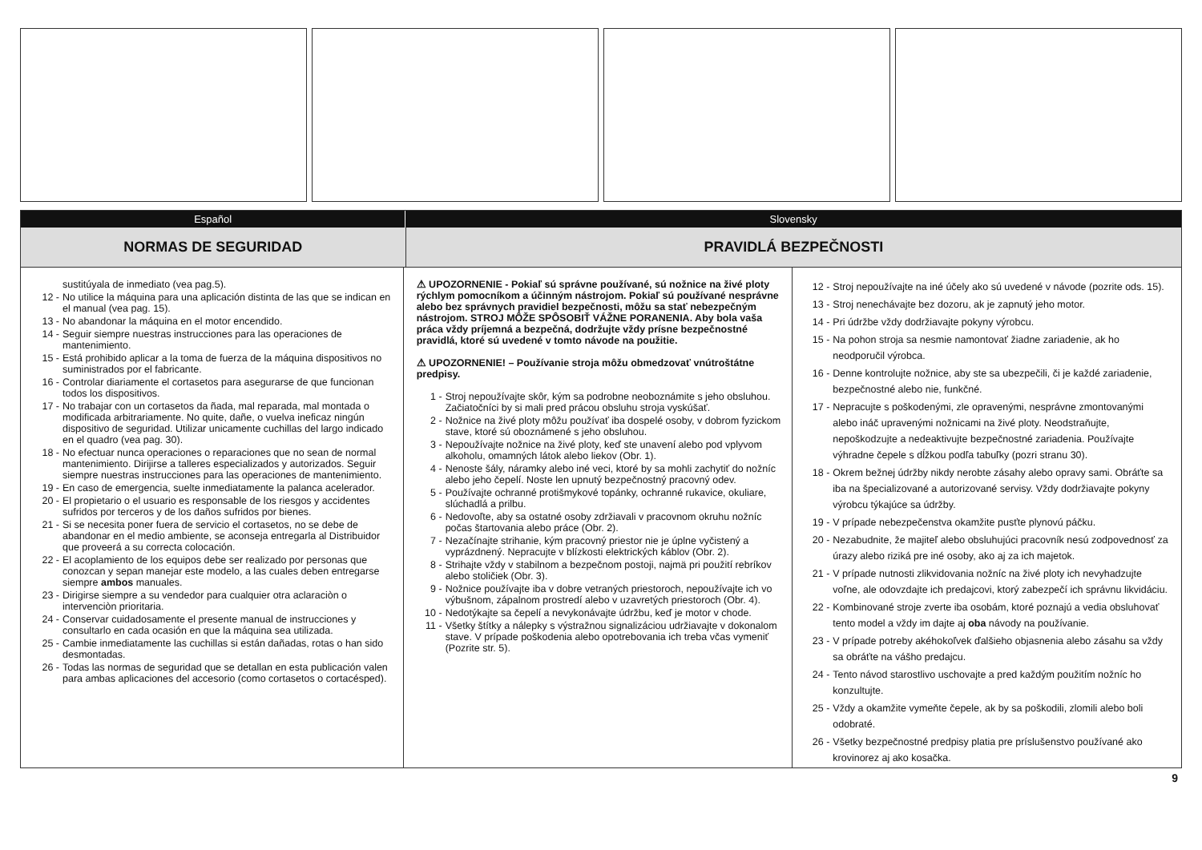Español Slovensky
NORMAS DE SEGURIDAD PRAVIDLÁ BEZPEČNOSTI
sustitúyala de inmediato (vea pag.5).
12 - No utilice la máquina para una aplicación distinta de las que se indican en el manual (vea pag. 15).
13 - No abandonar la máquina en el motor encendido.
14 - Seguir siempre nuestras instrucciones para las operaciones de mantenimiento.
15 - Está prohibido aplicar a la toma de fuerza de la máquina dispositivos no suministrados por el fabricante.
16 - Controlar diariamente el cortasetos para asegurarse de que funcionan todos los dispositivos.
17 - No trabajar con un cortasetos da ñada, mal reparada, mal montada o modificada arbitrariamente. No quite, dañe, o vuelva ineficaz ningún dispositivo de seguridad. Utilizar unicamente cuchillas del largo indicado en el quadro (vea pag. 30).
18 - No efectuar nunca operaciones o reparaciones que no sean de normal mantenimiento. Dirijirse a talleres especializados y autorizados. Seguir siempre nuestras instrucciones para las operaciones de mantenimiento.
19 - En caso de emergencia, suelte inmediatamente la palanca acelerador.
20 - El propietario o el usuario es responsable de los riesgos y accidentes sufridos por terceros y de los daños sufridos por bienes.
21 - Si se necesita poner fuera de servicio el cortasetos, no se debe de abandonar en el medio ambiente, se aconseja entregarla al Distribuidor que proveerá a su correcta colocación.
22 - El acoplamiento de los equipos debe ser realizado por personas que conozcan y sepan manejar este modelo, a las cuales deben entregarse siempre ambos manuales.
23 - Dirigirse siempre a su vendedor para cualquier otra aclaraciòn o intervenciòn prioritaria.
24 - Conservar cuidadosamente el presente manual de instrucciones y consultarlo en cada ocasión en que la máquina sea utilizada.
25 - Cambie inmediatamente las cuchillas si están dañadas, rotas o han sido desmontadas.
26 - Todas las normas de seguridad que se detallan en esta publicación valen para ambas aplicaciones del accesorio (como cortasetos o cortacésped).
⚠ UPOZORNENIE - Pokiaľ sú správne používané, sú nožnice na živé ploty rýchlym pomocníkom a účinným nástrojom. Pokiaľ sú používané nesprávne alebo bez správnych pravidiel bezpečnosti, môžu sa stať nebezpečným nástrojom. STROJ MÔŽE SPÔSOBIŤ VÁŽNE PORANENIA. Aby bola vaša práca vždy príjemná a bezpečná, dodržujte vždy prísne bezpečnostné pravidlá, ktoré sú uvedené v tomto návode na použitie.
⚠ UPOZORNENIE! – Používanie stroja môžu obmedzovať vnútroštátne predpisy.
1 - Stroj nepoužívajte skôr, kým sa podrobne neoboznámite s jeho obsluhou. Začiatočníci by si mali pred prácou obsluhu stroja vyskúšať.
2 - Nožnice na živé ploty môžu používať iba dospelé osoby, v dobrom fyzickom stave, ktoré sú oboznámené s jeho obsluhou.
3 - Nepoužívajte nožnice na živé ploty, keď ste unavení alebo pod vplyvom alkoholu, omamných látok alebo liekov (Obr. 1).
4 - Nenoste šály, náramky alebo iné veci, ktoré by sa mohli zachytiť do nožníc alebo jeho čepelí. Noste len upnutý bezpečnostný pracovný odev.
5 - Používajte ochranné protišmykové topánky, ochranné rukavice, okuliare, slúchadlá a prilbu.
6 - Nedovoľte, aby sa ostatné osoby zdržiavali v pracovnom okruhu nožníc počas štartovania alebo práce (Obr. 2).
7 - Nezačínajte strihanie, kým pracovný priestor nie je úplne vyčistený a vyprázdnený. Nepracujte v blízkosti elektrických káblov (Obr. 2).
8 - Strihajte vždy v stabilnom a bezpečnom postoji, najmä pri použití rebríkov alebo stoličiek (Obr. 3).
9 - Nožnice používajte iba v dobre vetraných priestoroch, nepoužívajte ich vo výbušnom, zápalnom prostredí alebo v uzavretých priestoroch (Obr. 4).
10 - Nedotýkajte sa čepelí a nevykonávajte údržbu, keď je motor v chode.
11 - Všetky štítky a nálepky s výstražnou signalizáciou udržiavajte v dokonalom stave. V prípade poškodenia alebo opotrebovania ich treba včas vymeniť (Pozrite str. 5).
12 - Stroj nepoužívajte na iné účely ako sú uvedené v návode (pozrite ods. 15).
13 - Stroj nenechávajte bez dozoru, ak je zapnutý jeho motor.
14 - Pri údržbe vždy dodržiavajte pokyny výrobcu.
15 - Na pohon stroja sa nesmie namontovať žiadne zariadenie, ak ho neodporučil výrobca.
16 - Denne kontrolujte nožnice, aby ste sa ubezpečili, či je každé zariadenie, bezpečnostné alebo nie, funkčné.
17 - Nepracujte s poškodenými, zle opravenými, nesprávne zmontovanými alebo ináč upravenými nožnicami na živé ploty. Neodstraňujte, nepoškodzujte a nedeaktivujte bezpečnostné zariadenia. Používajte výhradne čepele s dĺžkou podľa tabuľky (pozri stranu 30).
18 - Okrem bežnej údržby nikdy nerobte zásahy alebo opravy sami. Obráťte sa iba na špecializované a autorizované servisy. Vždy dodržiavajte pokyny výrobcu týkajúce sa údržby.
19 - V prípade nebezpečenstva okamžite pusťte plynovú páčku.
20 - Nezabudnite, že majiteľ alebo obsluhujúci pracovník nesú zodpovednosť za úrazy alebo riziká pre iné osoby, ako aj za ich majetok.
21 - V prípade nutnosti zlikvidovania nožníc na živé ploty ich nevyhadzujte voľne, ale odovzdajte ich predajcovi, ktorý zabezpečí ich správnu likvidáciu.
22 - Kombinované stroje zverte iba osobám, ktoré poznajú a vedia obsluhovať tento model a vždy im dajte aj oba návody na používanie.
23 - V prípade potreby akéhokoľvek ďalšieho objasnenia alebo zásahu sa vždy sa obráťte na vášho predajcu.
24 - Tento návod starostlivo uschovajte a pred každým použitím nožníc ho konzultujte.
25 - Vždy a okamžite vymeňte čepele, ak by sa poškodili, zlomili alebo boli odobraté.
26 - Všetky bezpečnostné predpisy platia pre príslušenstvo používané ako krovinorez aj ako kosačka.
9